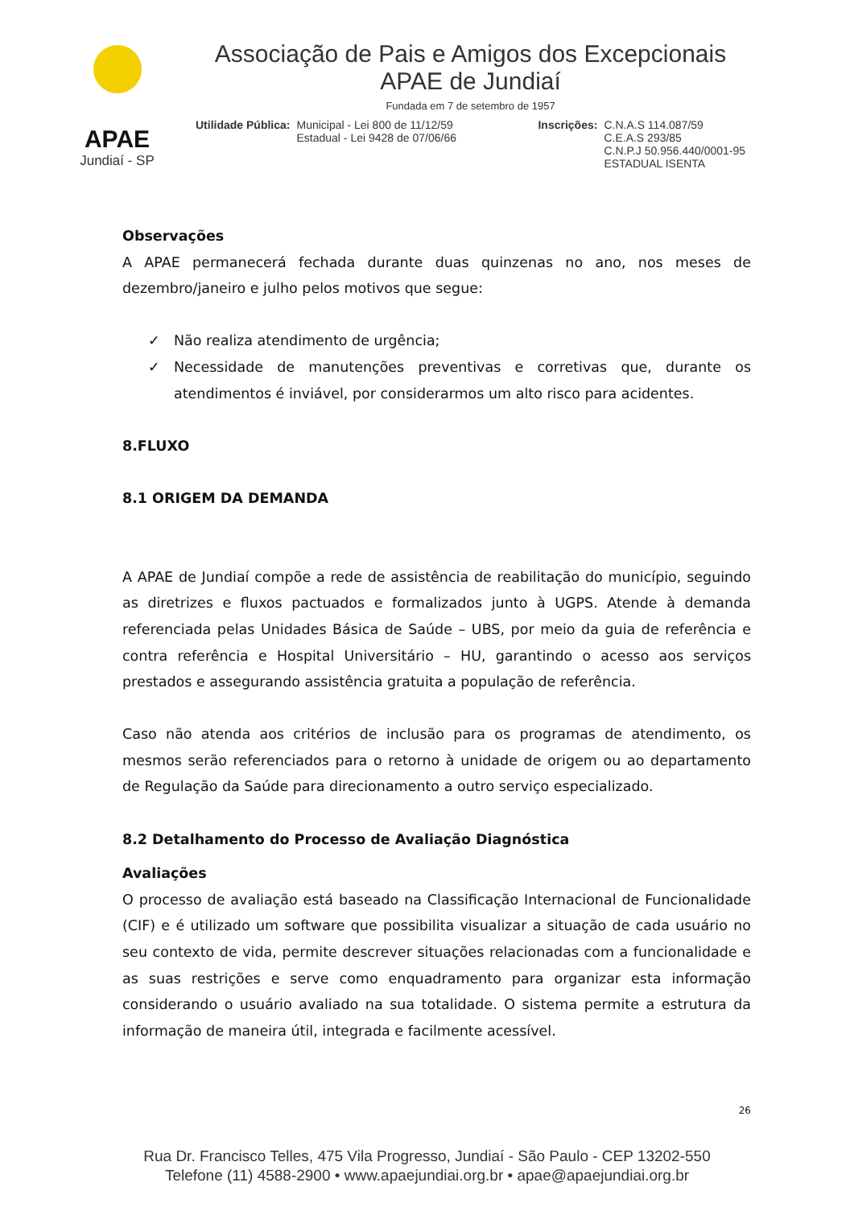APAE
Jundiaí - SP
Associação de Pais e Amigos dos Excepcionais
APAE de Jundiaí
Fundada em 7 de setembro de 1957
Utilidade Pública: Municipal - Lei 800 de 11/12/59
Estadual - Lei 9428 de 07/06/66
Inscrições: C.N.A.S 114.087/59
C.E.A.S 293/85
C.N.P.J 50.956.440/0001-95
ESTADUAL ISENTA
Observações
A APAE permanecerá fechada durante duas quinzenas no ano, nos meses de dezembro/janeiro e julho pelos motivos que segue:
✓ Não realiza atendimento de urgência;
✓ Necessidade de manutenções preventivas e corretivas que, durante os atendimentos é inviável, por considerarmos um alto risco para acidentes.
8.FLUXO
8.1 ORIGEM DA DEMANDA
A APAE de Jundiaí compõe a rede de assistência de reabilitação do município, seguindo as diretrizes e fluxos pactuados e formalizados junto à UGPS. Atende à demanda referenciada pelas Unidades Básica de Saúde – UBS, por meio da guia de referência e contra referência e Hospital Universitário – HU, garantindo o acesso aos serviços prestados e assegurando assistência gratuita a população de referência.
Caso não atenda aos critérios de inclusão para os programas de atendimento, os mesmos serão referenciados para o retorno à unidade de origem ou ao departamento de Regulação da Saúde para direcionamento a outro serviço especializado.
8.2 Detalhamento do Processo de Avaliação Diagnóstica
Avaliações
O processo de avaliação está baseado na Classificação Internacional de Funcionalidade (CIF) e é utilizado um software que possibilita visualizar a situação de cada usuário no seu contexto de vida, permite descrever situações relacionadas com a funcionalidade e as suas restrições e serve como enquadramento para organizar esta informação considerando o usuário avaliado na sua totalidade. O sistema permite a estrutura da informação de maneira útil, integrada e facilmente acessível.
26
Rua Dr. Francisco Telles, 475 Vila Progresso, Jundiaí - São Paulo - CEP 13202-550
Telefone (11) 4588-2900 • www.apaejundiai.org.br • apae@apaejundiai.org.br